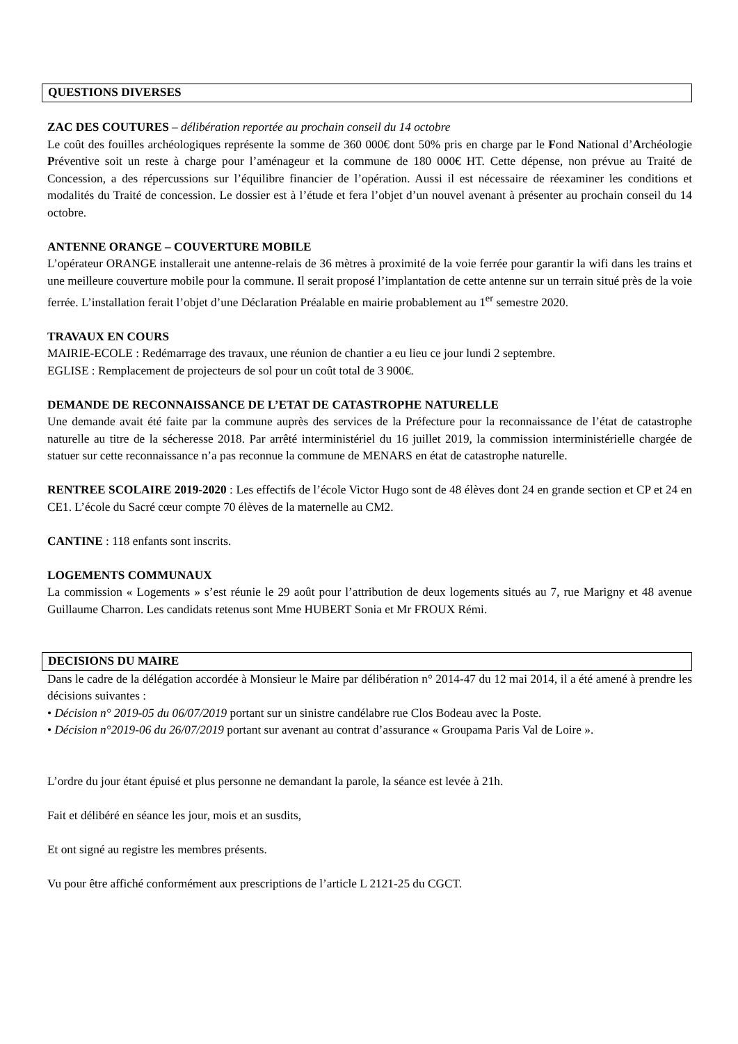QUESTIONS DIVERSES
ZAC DES COUTURES – délibération reportée au prochain conseil du 14 octobre
Le coût des fouilles archéologiques représente la somme de 360 000€ dont 50% pris en charge par le Fond National d’Archéologie Préventive soit un reste à charge pour l’aménageur et la commune de 180 000€ HT. Cette dépense, non prévue au Traité de Concession, a des répercussions sur l’équilibre financier de l’opération. Aussi il est nécessaire de réexaminer les conditions et modalités du Traité de concession. Le dossier est à l’étude et fera l’objet d’un nouvel avenant à présenter au prochain conseil du 14 octobre.
ANTENNE ORANGE – COUVERTURE MOBILE
L’opérateur ORANGE installerait une antenne-relais de 36 mètres à proximité de la voie ferrée pour garantir la wifi dans les trains et une meilleure couverture mobile pour la commune. Il serait proposé l’implantation de cette antenne sur un terrain situé près de la voie ferrée. L’installation ferait l’objet d’une Déclaration Préalable en mairie probablement au 1<sup>er</sup> semestre 2020.
TRAVAUX EN COURS
MAIRIE-ECOLE : Redémarrage des travaux, une réunion de chantier a eu lieu ce jour lundi 2 septembre.
EGLISE : Remplacement de projecteurs de sol pour un coût total de 3 900€.
DEMANDE DE RECONNAISSANCE DE L’ETAT DE CATASTROPHE NATURELLE
Une demande avait été faite par la commune auprès des services de la Préfecture pour la reconnaissance de l’état de catastrophe naturelle au titre de la sécheresse 2018. Par arrêté interministériel du 16 juillet 2019, la commission interministérielle chargée de statuer sur cette reconnaissance n’a pas reconnue la commune de MENARS en état de catastrophe naturelle.
RENTREE SCOLAIRE 2019-2020 : Les effectifs de l’école Victor Hugo sont de 48 élèves dont 24 en grande section et CP et 24 en CE1. L’école du Sacré cœur compte 70 élèves de la maternelle au CM2.
CANTINE : 118 enfants sont inscrits.
LOGEMENTS COMMUNAUX
La commission « Logements » s’est réunie le 29 août pour l’attribution de deux logements situés au 7, rue Marigny et 48 avenue Guillaume Charron. Les candidats retenus sont Mme HUBERT Sonia et Mr FROUX Rémi.
DECISIONS DU MAIRE
Dans le cadre de la délégation accordée à Monsieur le Maire par délibération n° 2014-47 du 12 mai 2014, il a été amené à prendre les décisions suivantes :
• Décision n° 2019-05 du 06/07/2019 portant sur un sinistre candélabre rue Clos Bodeau avec la Poste.
• Décision n°2019-06 du 26/07/2019 portant sur avenant au contrat d’assurance « Groupama Paris Val de Loire ».
L’ordre du jour étant épuisé et plus personne ne demandant la parole, la séance est levée à 21h.
Fait et délibéré en séance les jour, mois et an susdits,
Et ont signé au registre les membres présents.
Vu pour être affiché conformément aux prescriptions de l’article L 2121-25 du CGCT.